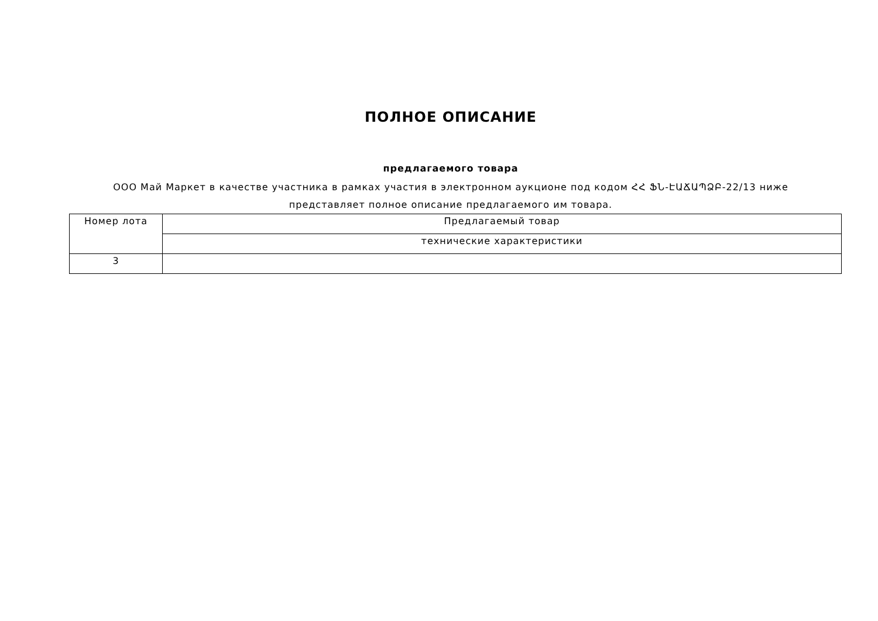ПОЛНОЕ ОПИСАНИЕ
предлагаемого товара
ООО Май Маркет в качестве участника в рамках участия в электронном аукционе под кодом ՀՀ ՖՆ-ԷԱՃԱՊՁԲ-22/13 ниже представляет полное описание предлагаемого им товара.
| Номер лота | Предлагаемый товар |
| --- | --- |
| | технические характеристики |
| 3 | |